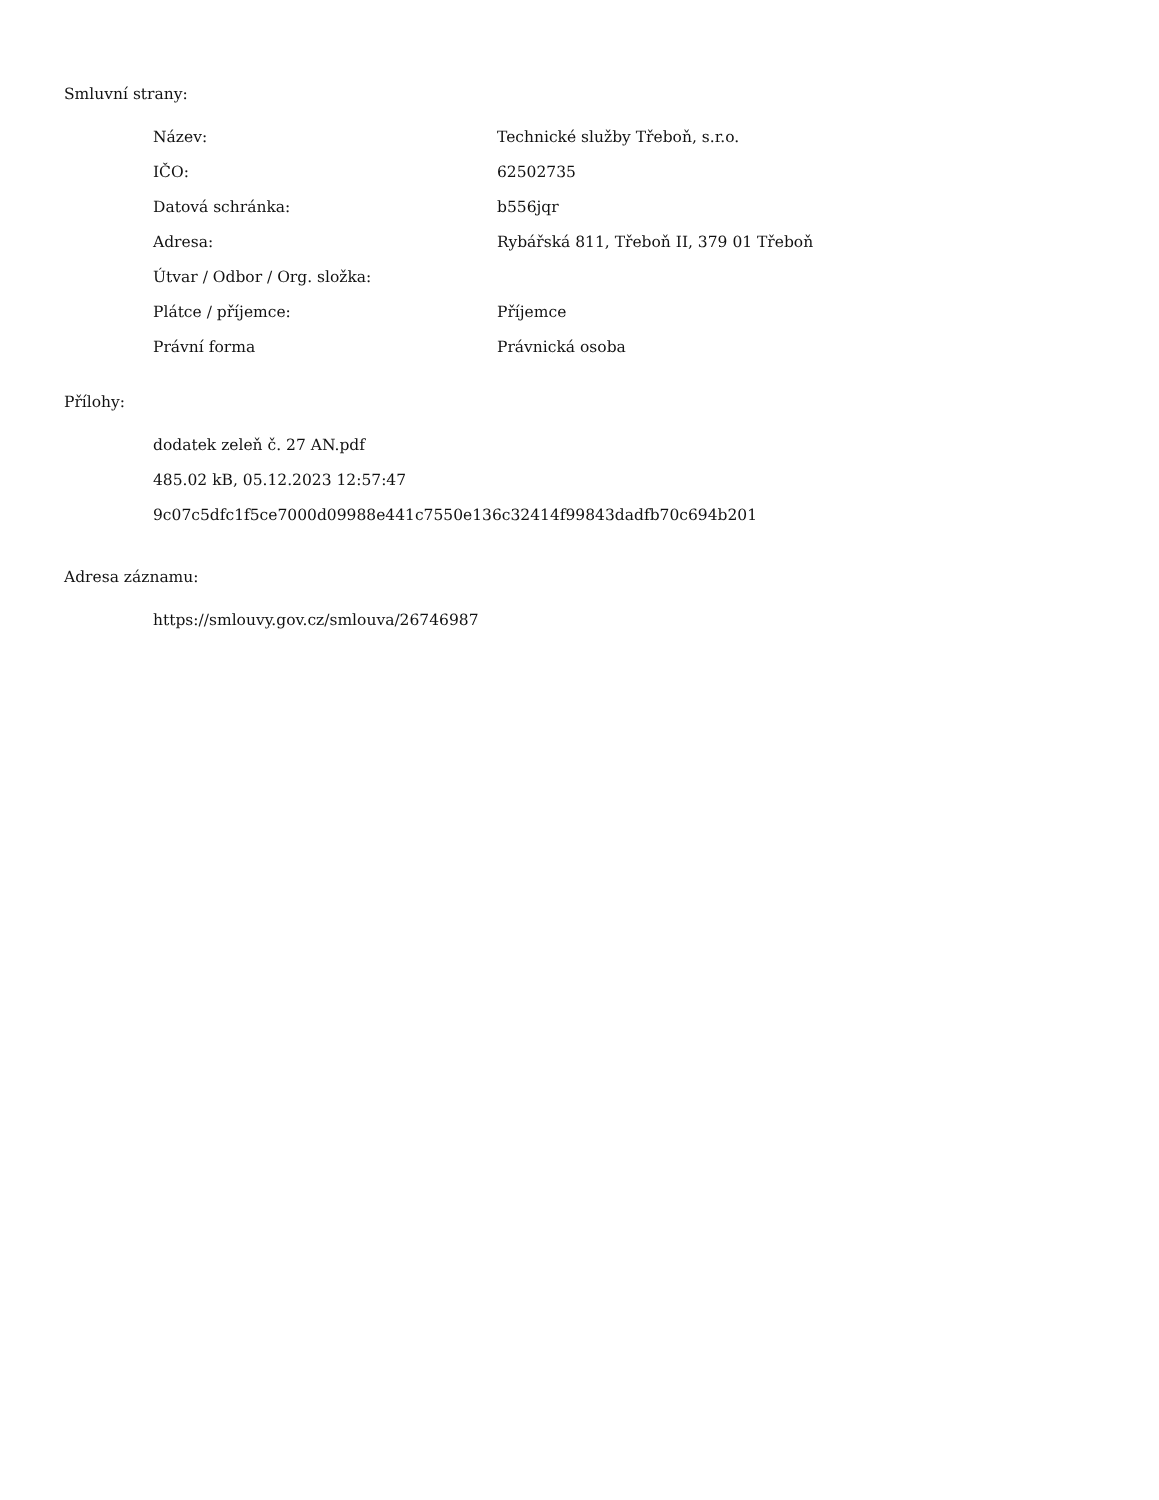Smluvní strany:
| Název: | Technické služby Třeboň, s.r.o. |
| IČO: | 62502735 |
| Datová schránka: | b556jqr |
| Adresa: | Rybářská 811, Třeboň II, 379 01 Třeboň |
| Útvar / Odbor / Org. složka: | |
| Plátce / příjemce: | Příjemce |
| Právní forma | Právnická osoba |
Přílohy:
dodatek zeleň č. 27 AN.pdf
485.02 kB, 05.12.2023 12:57:47
9c07c5dfc1f5ce7000d09988e441c7550e136c32414f99843dadfb70c694b201
Adresa záznamu:
https://smlouvy.gov.cz/smlouva/26746987